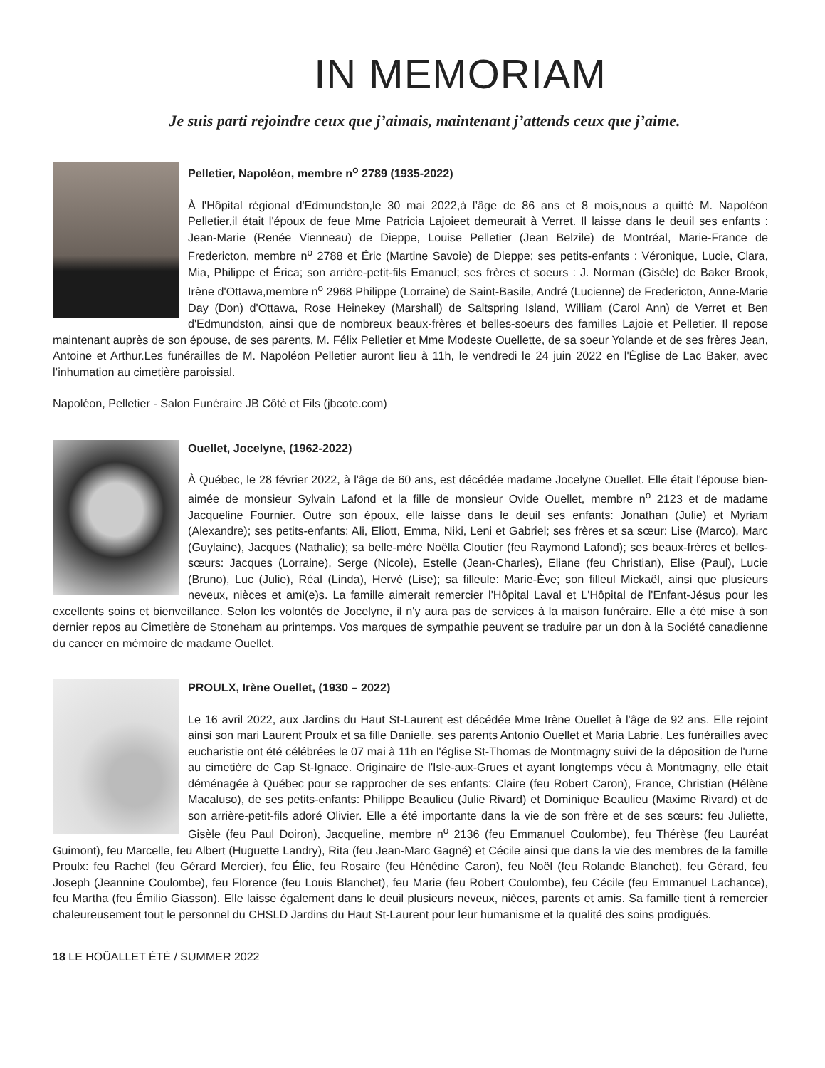IN MEMORIAM
Je suis parti rejoindre ceux que j’aimais, maintenant j’attends ceux que j’aime.
Pelletier, Napoléon, membre n<sup>o</sup> 2789 (1935-2022)
À l'Hôpital régional d'Edmundston,le 30 mai 2022,à l’âge de 86 ans et 8 mois,nous a quitté M. Napoléon Pelletier,il était l'époux de feue Mme Patricia Lajoieet demeurait à Verret. Il laisse dans le deuil ses enfants : Jean-Marie (Renée Vienneau) de Dieppe, Louise Pelletier (Jean Belzile) de Montréal, Marie-France de Fredericton, membre n<sup>o</sup> 2788 et Éric (Martine Savoie) de Dieppe; ses petits-enfants : Véronique, Lucie, Clara, Mia, Philippe et Érica; son arrière-petit-fils Emanuel; ses frères et soeurs : J. Norman (Gisèle) de Baker Brook, Irène d'Ottawa,membre n<sup>o</sup> 2968 Philippe (Lorraine) de Saint-Basile, André (Lucienne) de Fredericton, Anne-Marie Day (Don) d'Ottawa, Rose Heinekey (Marshall) de Saltspring Island, William (Carol Ann) de Verret et Ben d'Edmundston, ainsi que de nombreux beaux-frères et belles-soeurs des familles Lajoie et Pelletier. Il repose maintenant auprès de son épouse, de ses parents, M. Félix Pelletier et Mme Modeste Ouellette, de sa soeur Yolande et de ses frères Jean, Antoine et Arthur.Les funérailles de M. Napoléon Pelletier auront lieu à 11h, le vendredi le 24 juin 2022 en l'Église de Lac Baker, avec l’inhumation au cimetière paroissial.
Napoléon, Pelletier - Salon Funéraire JB Côté et Fils (jbcote.com)
Ouellet, Jocelyne, (1962-2022)
À Québec, le 28 février 2022, à l'âge de 60 ans, est décédée madame Jocelyne Ouellet. Elle était l'épouse bien-aimée de monsieur Sylvain Lafond et la fille de monsieur Ovide Ouellet, membre n<sup>o</sup> 2123 et de madame Jacqueline Fournier. Outre son époux, elle laisse dans le deuil ses enfants: Jonathan (Julie) et Myriam (Alexandre); ses petits-enfants: Ali, Eliott, Emma, Niki, Leni et Gabriel; ses frères et sa sœur: Lise (Marco), Marc (Guylaine), Jacques (Nathalie); sa belle-mère Noëlla Cloutier (feu Raymond Lafond); ses beaux-frères et belles-sœurs: Jacques (Lorraine), Serge (Nicole), Estelle (Jean-Charles), Eliane (feu Christian), Elise (Paul), Lucie (Bruno), Luc (Julie), Réal (Linda), Hervé (Lise); sa filleule: Marie-Ève; son filleul Mickaël, ainsi que plusieurs neveux, nièces et ami(e)s. La famille aimerait remercier l'Hôpital Laval et L'Hôpital de l'Enfant-Jésus pour les excellents soins et bienveillance. Selon les volontés de Jocelyne, il n'y aura pas de services à la maison funéraire. Elle a été mise à son dernier repos au Cimetière de Stoneham au printemps. Vos marques de sympathie peuvent se traduire par un don à la Société canadienne du cancer en mémoire de madame Ouellet.
PROULX, Irène Ouellet, (1930 – 2022)
Le 16 avril 2022, aux Jardins du Haut St-Laurent est décédée Mme Irène Ouellet à l'âge de 92 ans. Elle rejoint ainsi son mari Laurent Proulx et sa fille Danielle, ses parents Antonio Ouellet et Maria Labrie. Les funérailles avec eucharistie ont été célébrées le 07 mai à 11h en l'église St-Thomas de Montmagny suivi de la déposition de l'urne au cimetière de Cap St-Ignace. Originaire de l'Isle-aux-Grues et ayant longtemps vécu à Montmagny, elle était déménagée à Québec pour se rapprocher de ses enfants: Claire (feu Robert Caron), France, Christian (Hélène Macaluso), de ses petits-enfants: Philippe Beaulieu (Julie Rivard) et Dominique Beaulieu (Maxime Rivard) et de son arrière-petit-fils adoré Olivier. Elle a été importante dans la vie de son frère et de ses sœurs: feu Juliette, Gisèle (feu Paul Doiron), Jacqueline, membre n<sup>o</sup> 2136 (feu Emmanuel Coulombe), feu Thérèse (feu Lauréat Guimont), feu Marcelle, feu Albert (Huguette Landry), Rita (feu Jean-Marc Gagné) et Cécile ainsi que dans la vie des membres de la famille Proulx: feu Rachel (feu Gérard Mercier), feu Élie, feu Rosaire (feu Hénédine Caron), feu Noël (feu Rolande Blanchet), feu Gérard, feu Joseph (Jeannine Coulombe), feu Florence (feu Louis Blanchet), feu Marie (feu Robert Coulombe), feu Cécile (feu Emmanuel Lachance), feu Martha (feu Émilio Giasson). Elle laisse également dans le deuil plusieurs neveux, nièces, parents et amis. Sa famille tient à remercier chaleureusement tout le personnel du CHSLD Jardins du Haut St-Laurent pour leur humanisme et la qualité des soins prodigués.
18 LE HOÛALLET ÉTÉ / SUMMER 2022